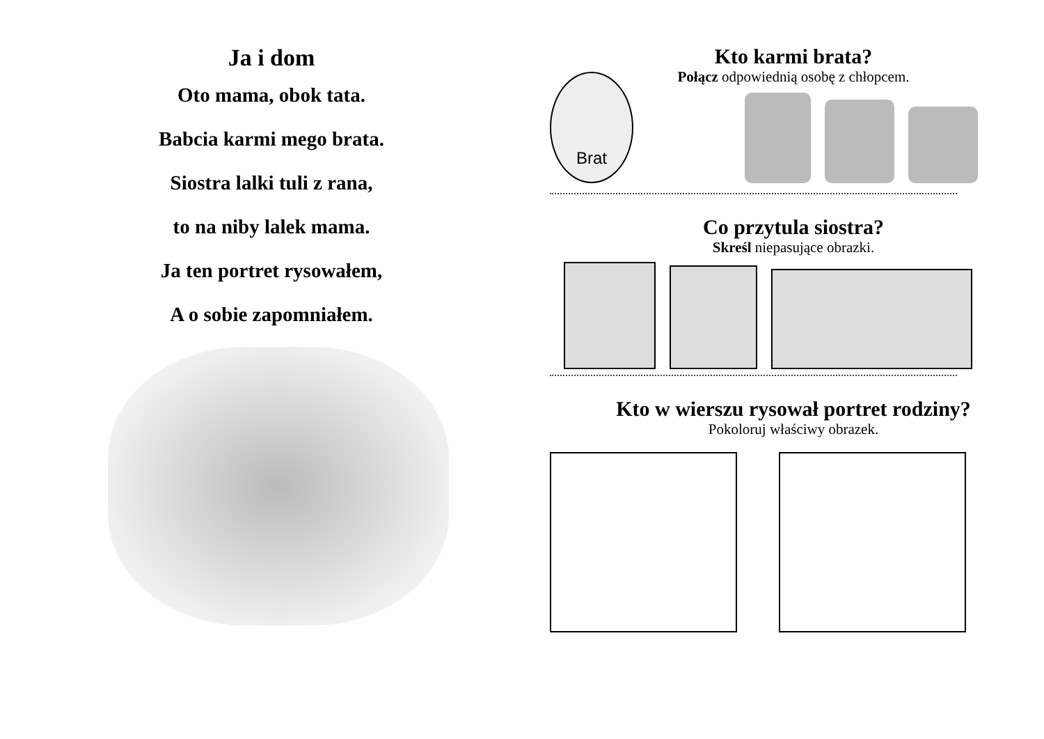Ja i dom
Oto mama, obok tata.
Babcia karmi mego brata.
Siostra lalki tuli z rana,
to na niby lalek mama.
Ja ten portret rysowałem,
A o sobie zapomniałem.
Kto karmi brata?
Połącz odpowiednią osobę z chłopcem.
Brat
Co przytula siostra?
Skreśl niepasujące obrazki.
Kto w wierszu rysował portret rodziny?
Pokoloruj właściwy obrazek.